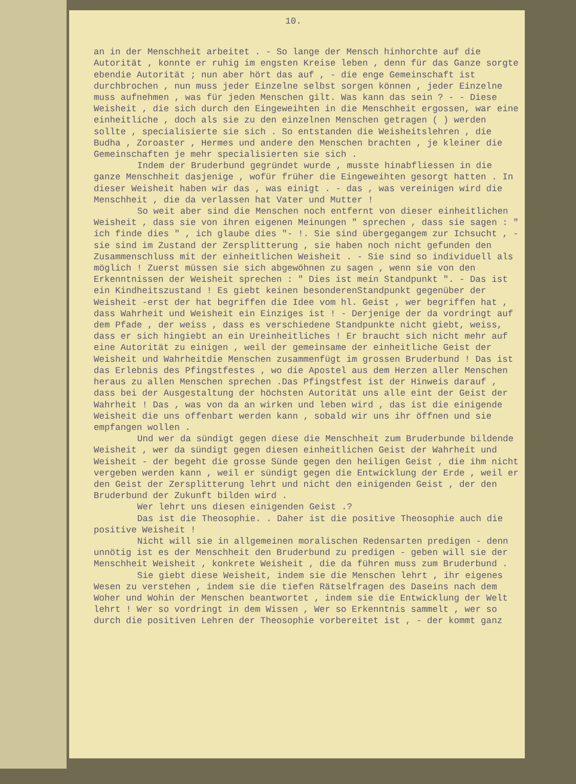10.
an in der Menschheit arbeitet . - So lange der Mensch hinhorchte auf die Autorität , konnte er ruhig im engsten Kreise leben , denn für das Ganze sorgte ebendie Autorität ; nun aber hört das auf , - die enge Gemeinschaft ist durchbrochen , nun muss jeder Einzelne selbst sorgen können , jeder Einzelne muss aufnehmen , was für jeden Menschen gilt. Was kann das sein ? - - Diese Weisheit , die sich durch den Eingeweihten in die Menschheit ergossen, war eine einheitliche , doch als sie zu den einzelnen Menschen getragen ( ) werden sollte , specialisierte sie sich . So entstanden die Weisheitslehren , die Budha , Zoroaster , Hermes und andere den Menschen brachten , je kleiner die Gemeinschaften je mehr specialisierten sie sich .
Indem der Bruderbund gegründet wurde , musste hinabfliessen in die ganze Menschheit dasjenige , wofür früher die Eingeweihten gesorgt hatten . In dieser Weisheit haben wir das , was einigt . - das , was vereinigen wird die Menschheit , die da verlassen hat Vater und Mutter !
So weit aber sind die Menschen noch entfernt von dieser einheitlichen Weisheit , dass sie von ihren eigenen Meinungen " sprechen , dass sie sagen : " ich finde dies " , ich glaube dies "- !. Sie sind übergegangem zur Ichsucht , - sie sind im Zustand der Zersplitterung , sie haben noch nicht gefunden den Zusammenschluss mit der einheitlichen Weisheit . - Sie sind so individuell als möglich ! Zuerst müssen sie sich abgewöhnen zu sagen , wenn sie von den Erkenntnissen der Weisheit sprechen : " Dies ist mein Standpunkt ". - Das ist ein Kindheitszustand ! Es giebt keinen besonderenStandpunkt gegenüber der Weisheit -erst der hat begriffen die Idee vom hl. Geist , wer begriffen hat , dass Wahrheit und Weisheit ein Einziges ist ! - Derjenige der da vordringt auf dem Pfade , der weiss , dass es verschiedene Standpunkte nicht giebt, weiss, dass er sich hingiebt an ein Ureinheitliches ! Er braucht sich nicht mehr auf eine Autorität zu einigen , weil der gemeinsame der einheitliche Geist der Weisheit und Wahrheitdie Menschen zusammenfügt im grossen Bruderbund ! Das ist das Erlebnis des Pfingstfestes , wo die Apostel aus dem Herzen aller Menschen heraus zu allen Menschen sprechen .Das Pfingstfest ist der Hinweis darauf , dass bei der Ausgestaltung der höchsten Autorität uns alle eint der Geist der Wahrheit ! Das , was von da an wirken und leben wird , das ist die einigende Weisheit die uns offenbart werden kann , sobald wir uns ihr öffnen und sie empfangen wollen .
Und wer da sündigt gegen diese die Menschheit zum Bruderbunde bildende Weisheit , wer da sündigt gegen diesen einheitlichen Geist der Wahrheit und Weisheit - der begeht die grosse Sünde gegen den heiligen Geist , die ihm nicht vergeben werden kann , weil er sündigt gegen die Entwicklung der Erde , weil er den Geist der Zersplitterung lehrt und nicht den einigenden Geist , der den Bruderbund der Zukunft bilden wird .
Wer lehrt uns diesen einigenden Geist .?
Das ist die Theosophie. . Daher ist die positive Theosophie auch die positive Weisheit !
Nicht will sie in allgemeinen moralischen Redensarten predigen - denn unnötig ist es der Menschheit den Bruderbund zu predigen - geben will sie der Menschheit Weisheit , konkrete Weisheit , die da führen muss zum Bruderbund .
Sie giebt diese Weisheit, indem sie die Menschen lehrt , ihr eigenes Wesen zu verstehen , indem sie die tiefen Rätselfragen des Daseins nach dem Woher und Wohin der Menschen beantwortet , indem sie die Entwicklung der Welt lehrt ! Wer so vordringt in dem Wissen , Wer so Erkenntnis sammelt , wer so durch die positiven Lehren der Theosophie vorbereitet ist , - der kommt ganz